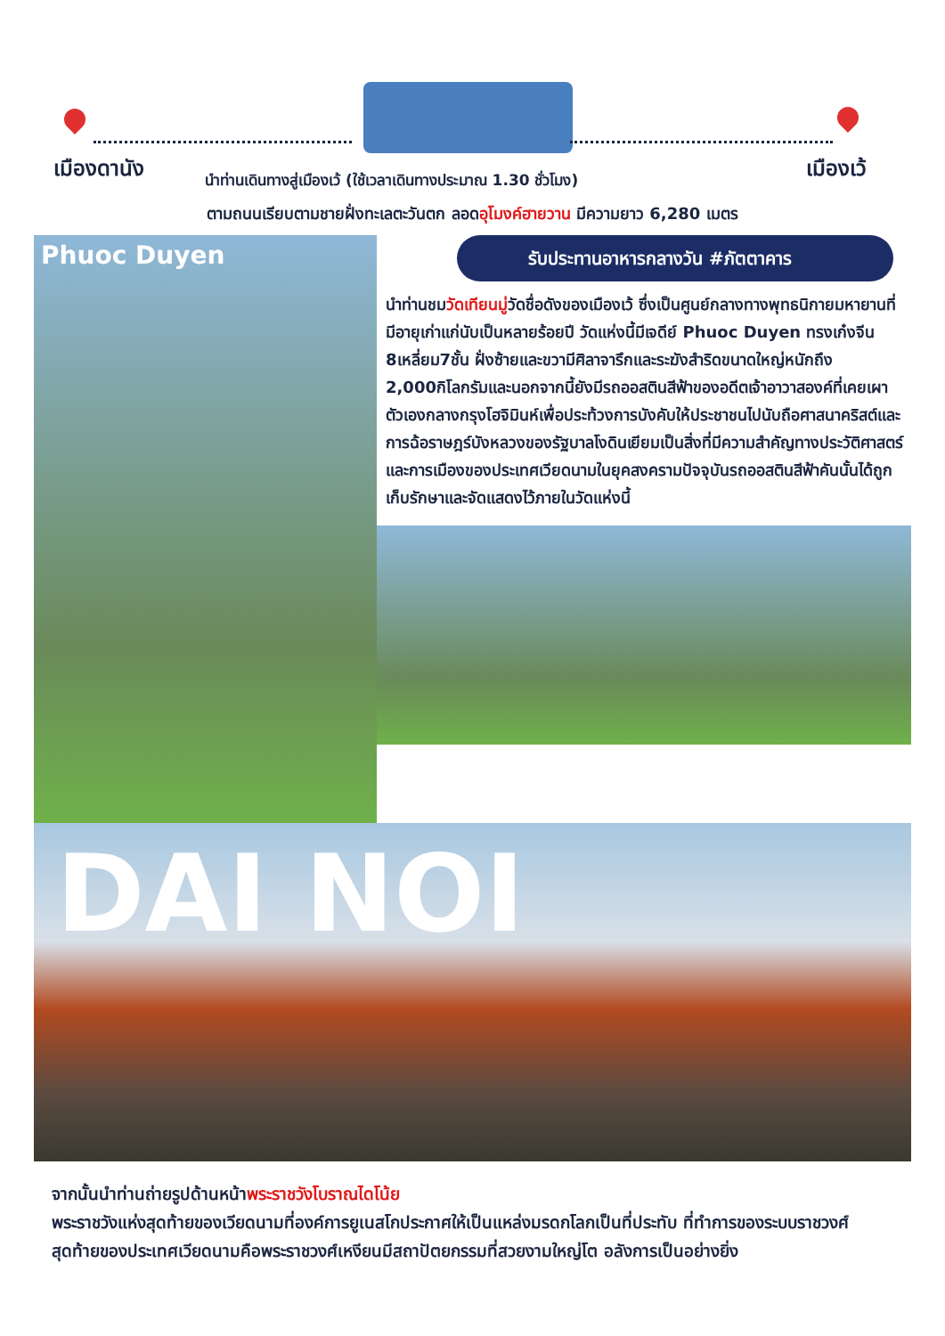เมืองดานัง เมืองเว้
นำท่านเดินทางสู่เมืองเว้ (ใช้เวลาเดินทางประมาณ 1.30 ชั่วโมง)
ตามถนนเรียบตามชายฝั่งทะเลตะวันตก ลอดอุโมงค์ฮายวาน มีความยาว 6,280 เมตร
Phuoc Duyen
รับประทานอาหารกลางวัน #ภัตตาคาร
นำท่านชมวัดเทียนมู่วัดชื่อดังของเมืองเว้ ซึ่งเป็นศูนย์กลางทางพุทธนิกายมหายานที่มีอายุเก่าแก่นับเป็นหลายร้อยปี วัดแห่งนี้มีเจดีย์ Phuoc Duyen ทรงเก๋งจีน 8เหลี่ยม7ชั้น ฝั่งซ้ายและขวามีศิลาจารึกและระฆังสำริดขนาดใหญ่หนักถึง 2,000กิโลกรัมและนอกจากนี้ยังมีรถออสตินสีฟ้าของอดีตเจ้าอาวาสองค์ที่เคยเผาตัวเองกลางกรุงโฮจิมินห์เพื่อประท้วงการบังคับให้ประชาชนไปนับถือศาสนาคริสต์และการฉ้อราษฎร์บังหลวงของรัฐบาลโงดินเยียมเป็นสิ่งที่มีความสำคัญทางประวัติศาสตร์และการเมืองของประเทศเวียดนามในยุคสงครามปัจจุบันรถออสตินสีฟ้าคันนั้นได้ถูกเก็บรักษาและจัดแสดงไว้ภายในวัดแห่งนี้
DAI NOI
จากนั้นนำท่านถ่ายรูปด้านหน้าพระราชวังโบราณไดโน้ย
พระราชวังแห่งสุดท้ายของเวียดนามที่องค์การยูเนสโกประกาศให้เป็นแหล่งมรดกโลกเป็นที่ประทับ ที่ทำการของระบบราชวงศ์สุดท้ายของประเทศเวียดนามคือพระราชวงศ์เหงียนมีสถาปัตยกรรมที่สวยงามใหญ่โต อลังการเป็นอย่างยิ่ง